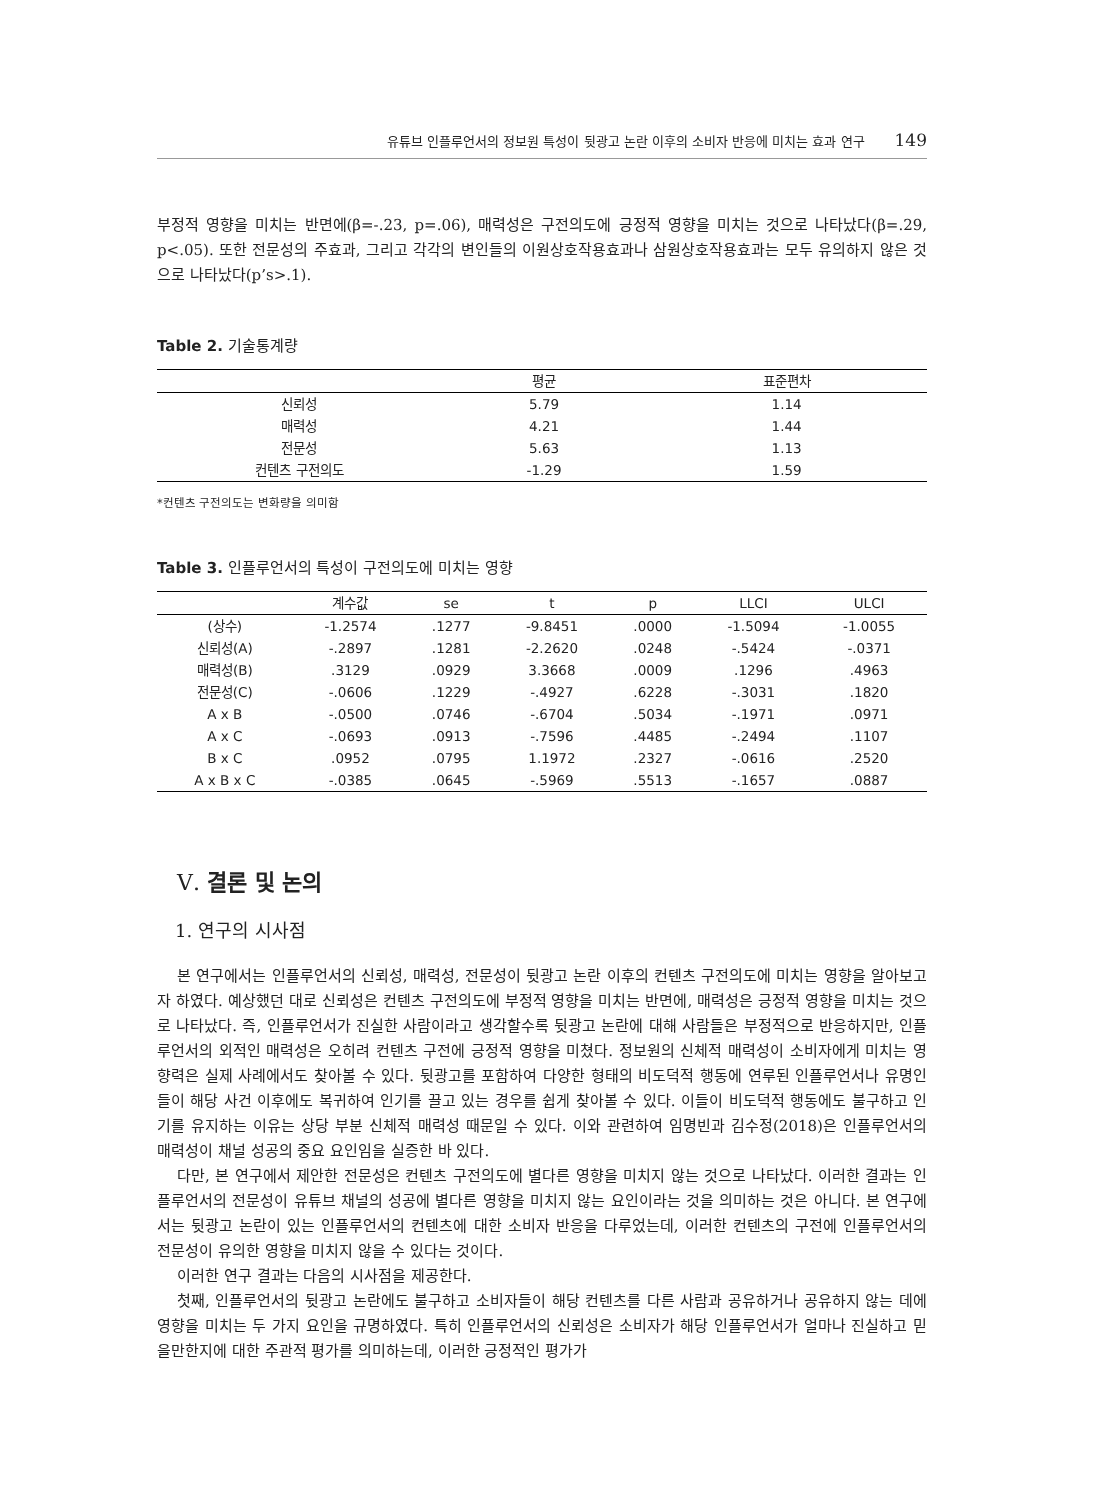유튜브 인플루언서의 정보원 특성이 뒷광고 논란 이후의 소비자 반응에 미치는 효과 연구 149
부정적 영향을 미치는 반면에(β=-.23, p=.06), 매력성은 구전의도에 긍정적 영향을 미치는 것으로 나타났다(β=.29, p<.05). 또한 전문성의 주효과, 그리고 각각의 변인들의 이원상호작용효과나 삼원상호작용효과는 모두 유의하지 않은 것으로 나타났다(p’s>.1).
Table 2. 기술통계량
| | 평균 | 표준편차 |
| --- | --- | --- |
| 신뢰성 | 5.79 | 1.14 |
| 매력성 | 4.21 | 1.44 |
| 전문성 | 5.63 | 1.13 |
| 컨텐츠 구전의도 | -1.29 | 1.59 |
*컨텐츠 구전의도는 변화량을 의미함
Table 3. 인플루언서의 특성이 구전의도에 미치는 영향
| | 계수값 | se | t | p | LLCI | ULCI |
| --- | --- | --- | --- | --- | --- | --- |
| (상수) | -1.2574 | .1277 | -9.8451 | .0000 | -1.5094 | -1.0055 |
| 신뢰성(A) | -.2897 | .1281 | -2.2620 | .0248 | -.5424 | -.0371 |
| 매력성(B) | .3129 | .0929 | 3.3668 | .0009 | .1296 | .4963 |
| 전문성(C) | -.0606 | .1229 | -.4927 | .6228 | -.3031 | .1820 |
| A x B | -.0500 | .0746 | -.6704 | .5034 | -.1971 | .0971 |
| A x C | -.0693 | .0913 | -.7596 | .4485 | -.2494 | .1107 |
| B x C | .0952 | .0795 | 1.1972 | .2327 | -.0616 | .2520 |
| A x B x C | -.0385 | .0645 | -.5969 | .5513 | -.1657 | .0887 |
Ⅴ. 결론 및 논의
1. 연구의 시사점
본 연구에서는 인플루언서의 신뢰성, 매력성, 전문성이 뒷광고 논란 이후의 컨텐츠 구전의도에 미치는 영향을 알아보고자 하였다. 예상했던 대로 신뢰성은 컨텐츠 구전의도에 부정적 영향을 미치는 반면에, 매력성은 긍정적 영향을 미치는 것으로 나타났다. 즉, 인플루언서가 진실한 사람이라고 생각할수록 뒷광고 논란에 대해 사람들은 부정적으로 반응하지만, 인플루언서의 외적인 매력성은 오히려 컨텐츠 구전에 긍정적 영향을 미쳤다. 정보원의 신체적 매력성이 소비자에게 미치는 영향력은 실제 사례에서도 찾아볼 수 있다. 뒷광고를 포함하여 다양한 형태의 비도덕적 행동에 연루된 인플루언서나 유명인들이 해당 사건 이후에도 복귀하여 인기를 끌고 있는 경우를 쉽게 찾아볼 수 있다. 이들이 비도덕적 행동에도 불구하고 인기를 유지하는 이유는 상당 부분 신체적 매력성 때문일 수 있다. 이와 관련하여 임명빈과 김수정(2018)은 인플루언서의 매력성이 채널 성공의 중요 요인임을 실증한 바 있다.
다만, 본 연구에서 제안한 전문성은 컨텐츠 구전의도에 별다른 영향을 미치지 않는 것으로 나타났다. 이러한 결과는 인플루언서의 전문성이 유튜브 채널의 성공에 별다른 영향을 미치지 않는 요인이라는 것을 의미하는 것은 아니다. 본 연구에서는 뒷광고 논란이 있는 인플루언서의 컨텐츠에 대한 소비자 반응을 다루었는데, 이러한 컨텐츠의 구전에 인플루언서의 전문성이 유의한 영향을 미치지 않을 수 있다는 것이다.
이러한 연구 결과는 다음의 시사점을 제공한다.
첫째, 인플루언서의 뒷광고 논란에도 불구하고 소비자들이 해당 컨텐츠를 다른 사람과 공유하거나 공유하지 않는 데에 영향을 미치는 두 가지 요인을 규명하였다. 특히 인플루언서의 신뢰성은 소비자가 해당 인플루언서가 얼마나 진실하고 믿을만한지에 대한 주관적 평가를 의미하는데, 이러한 긍정적인 평가가